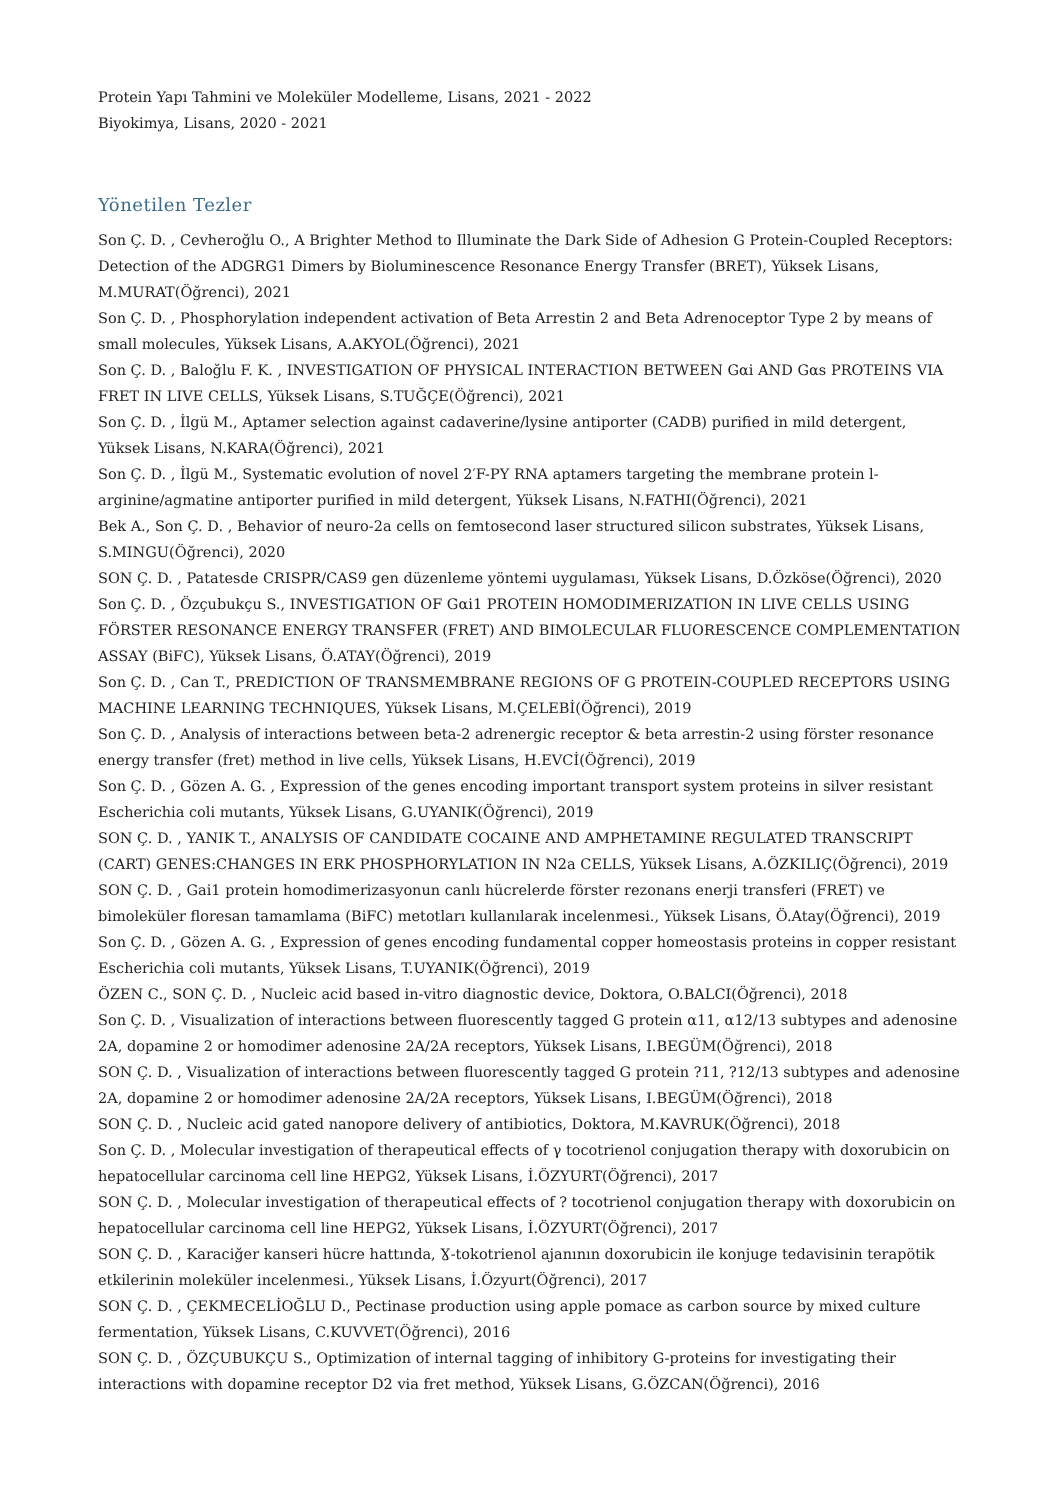Protein Yapı Tahmini ve Moleküler Modelleme, Lisans, 2021 - 2022
Biyokimya, Lisans, 2020 - 2021
Yönetilen Tezler
Son Ç. D. , Cevheroğlu O., A Brighter Method to Illuminate the Dark Side of Adhesion G Protein-Coupled Receptors: Detection of the ADGRG1 Dimers by Bioluminescence Resonance Energy Transfer (BRET), Yüksek Lisans, M.MURAT(Öğrenci), 2021
Son Ç. D. , Phosphorylation independent activation of Beta Arrestin 2 and Beta Adrenoceptor Type 2 by means of small molecules, Yüksek Lisans, A.AKYOL(Öğrenci), 2021
Son Ç. D. , Baloğlu F. K. , INVESTIGATION OF PHYSICAL INTERACTION BETWEEN Gαi AND Gαs PROTEINS VIA FRET IN LIVE CELLS, Yüksek Lisans, S.TUĞÇE(Öğrenci), 2021
Son Ç. D. , İlgü M., Aptamer selection against cadaverine/lysine antiporter (CADB) purified in mild detergent, Yüksek Lisans, N.KARA(Öğrenci), 2021
Son Ç. D. , İlgü M., Systematic evolution of novel 2′F-PY RNA aptamers targeting the membrane protein l-arginine/agmatine antiporter purified in mild detergent, Yüksek Lisans, N.FATHI(Öğrenci), 2021
Bek A., Son Ç. D. , Behavior of neuro-2a cells on femtosecond laser structured silicon substrates, Yüksek Lisans, S.MINGU(Öğrenci), 2020
SON Ç. D. , Patatesde CRISPR/CAS9 gen düzenleme yöntemi uygulaması, Yüksek Lisans, D.Özköse(Öğrenci), 2020
Son Ç. D. , Özçubukçu S., INVESTIGATION OF Gαi1 PROTEIN HOMODIMERIZATION IN LIVE CELLS USING FÖRSTER RESONANCE ENERGY TRANSFER (FRET) AND BIMOLECULAR FLUORESCENCE COMPLEMENTATION ASSAY (BiFC), Yüksek Lisans, Ö.ATAY(Öğrenci), 2019
Son Ç. D. , Can T., PREDICTION OF TRANSMEMBRANE REGIONS OF G PROTEIN-COUPLED RECEPTORS USING MACHINE LEARNING TECHNIQUES, Yüksek Lisans, M.ÇELEBİ(Öğrenci), 2019
Son Ç. D. , Analysis of interactions between beta-2 adrenergic receptor & beta arrestin-2 using förster resonance energy transfer (fret) method in live cells, Yüksek Lisans, H.EVCİ(Öğrenci), 2019
Son Ç. D. , Gözen A. G. , Expression of the genes encoding important transport system proteins in silver resistant Escherichia coli mutants, Yüksek Lisans, G.UYANIK(Öğrenci), 2019
SON Ç. D. , YANIK T., ANALYSIS OF CANDIDATE COCAINE AND AMPHETAMINE REGULATED TRANSCRIPT (CART) GENES:CHANGES IN ERK PHOSPHORYLATION IN N2a CELLS, Yüksek Lisans, A.ÖZKILIÇ(Öğrenci), 2019
SON Ç. D. , Gai1 protein homodimerizasyonun canlı hücrelerde förster rezonans enerji transferi (FRET) ve bimoleküler floresan tamamlama (BiFC) metotları kullanılarak incelenmesi., Yüksek Lisans, Ö.Atay(Öğrenci), 2019
Son Ç. D. , Gözen A. G. , Expression of genes encoding fundamental copper homeostasis proteins in copper resistant Escherichia coli mutants, Yüksek Lisans, T.UYANIK(Öğrenci), 2019
ÖZEN C., SON Ç. D. , Nucleic acid based in-vitro diagnostic device, Doktora, O.BALCI(Öğrenci), 2018
Son Ç. D. , Visualization of interactions between fluorescently tagged G protein α11, α12/13 subtypes and adenosine 2A, dopamine 2 or homodimer adenosine 2A/2A receptors, Yüksek Lisans, I.BEGÜM(Öğrenci), 2018
SON Ç. D. , Visualization of interactions between fluorescently tagged G protein ?11, ?12/13 subtypes and adenosine 2A, dopamine 2 or homodimer adenosine 2A/2A receptors, Yüksek Lisans, I.BEGÜM(Öğrenci), 2018
SON Ç. D. , Nucleic acid gated nanopore delivery of antibiotics, Doktora, M.KAVRUK(Öğrenci), 2018
Son Ç. D. , Molecular investigation of therapeutical effects of γ tocotrienol conjugation therapy with doxorubicin on hepatocellular carcinoma cell line HEPG2, Yüksek Lisans, İ.ÖZYURT(Öğrenci), 2017
SON Ç. D. , Molecular investigation of therapeutical effects of ? tocotrienol conjugation therapy with doxorubicin on hepatocellular carcinoma cell line HEPG2, Yüksek Lisans, İ.ÖZYURT(Öğrenci), 2017
SON Ç. D. , Karaciğer kanseri hücre hattında, Ɣ-tokotrienol ajanının doxorubicin ile konjuge tedavisinin terapötik etkilerinin moleküler incelenmesi., Yüksek Lisans, İ.Özyurt(Öğrenci), 2017
SON Ç. D. , ÇEKMECELİOĞLU D., Pectinase production using apple pomace as carbon source by mixed culture fermentation, Yüksek Lisans, C.KUVVET(Öğrenci), 2016
SON Ç. D. , ÖZÇUBUKÇU S., Optimization of internal tagging of inhibitory G-proteins for investigating their interactions with dopamine receptor D2 via fret method, Yüksek Lisans, G.ÖZCAN(Öğrenci), 2016